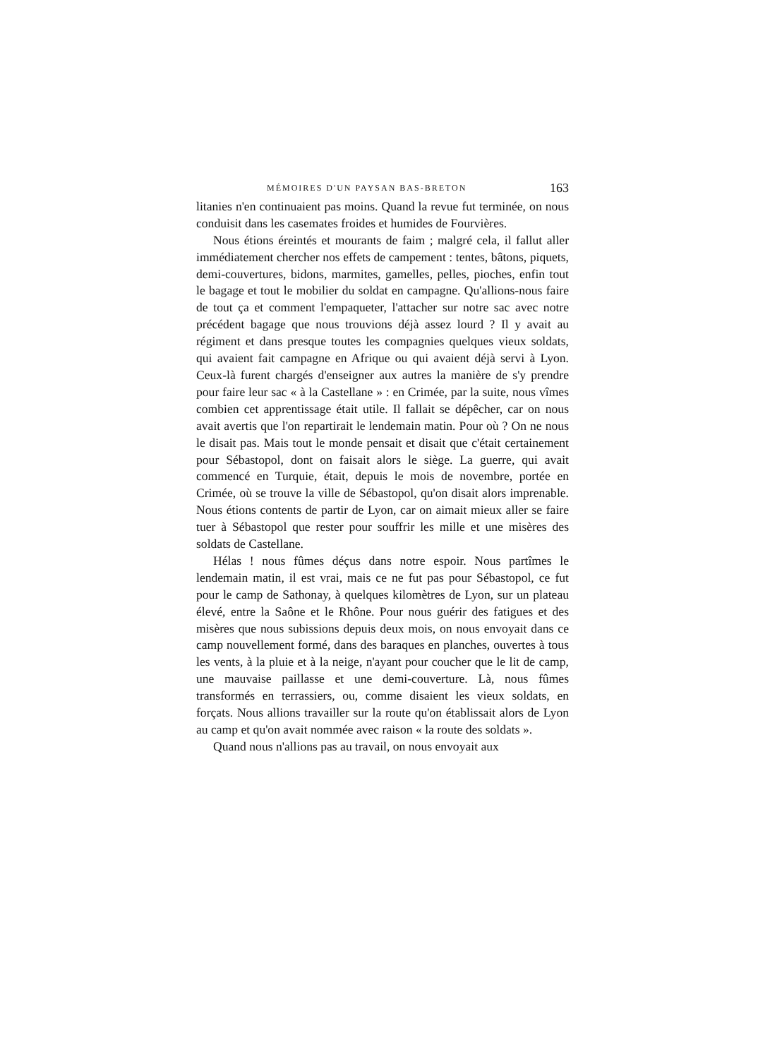MÉMOIRES D'UN PAYSAN BAS-BRETON 163
litanies n'en continuaient pas moins. Quand la revue fut terminée, on nous conduisit dans les casemates froides et humides de Fourvières.
Nous étions éreintés et mourants de faim ; malgré cela, il fallut aller immédiatement chercher nos effets de campement : tentes, bâtons, piquets, demi-couvertures, bidons, marmites, gamelles, pelles, pioches, enfin tout le bagage et tout le mobilier du soldat en campagne. Qu'allions-nous faire de tout ça et comment l'empaqueter, l'attacher sur notre sac avec notre précédent bagage que nous trouvions déjà assez lourd ? Il y avait au régiment et dans presque toutes les compagnies quelques vieux soldats, qui avaient fait campagne en Afrique ou qui avaient déjà servi à Lyon. Ceux-là furent chargés d'enseigner aux autres la manière de s'y prendre pour faire leur sac « à la Castellane » : en Crimée, par la suite, nous vîmes combien cet apprentissage était utile. Il fallait se dépêcher, car on nous avait avertis que l'on repartirait le lendemain matin. Pour où ? On ne nous le disait pas. Mais tout le monde pensait et disait que c'était certainement pour Sébastopol, dont on faisait alors le siège. La guerre, qui avait commencé en Turquie, était, depuis le mois de novembre, portée en Crimée, où se trouve la ville de Sébastopol, qu'on disait alors imprenable. Nous étions contents de partir de Lyon, car on aimait mieux aller se faire tuer à Sébastopol que rester pour souffrir les mille et une misères des soldats de Castellane.
Hélas ! nous fûmes déçus dans notre espoir. Nous partîmes le lendemain matin, il est vrai, mais ce ne fut pas pour Sébastopol, ce fut pour le camp de Sathonay, à quelques kilomètres de Lyon, sur un plateau élevé, entre la Saône et le Rhône. Pour nous guérir des fatigues et des misères que nous subissions depuis deux mois, on nous envoyait dans ce camp nouvellement formé, dans des baraques en planches, ouvertes à tous les vents, à la pluie et à la neige, n'ayant pour coucher que le lit de camp, une mauvaise paillasse et une demi-couverture. Là, nous fûmes transformés en terrassiers, ou, comme disaient les vieux soldats, en forçats. Nous allions travailler sur la route qu'on établissait alors de Lyon au camp et qu'on avait nommée avec raison « la route des soldats ».
Quand nous n'allions pas au travail, on nous envoyait aux